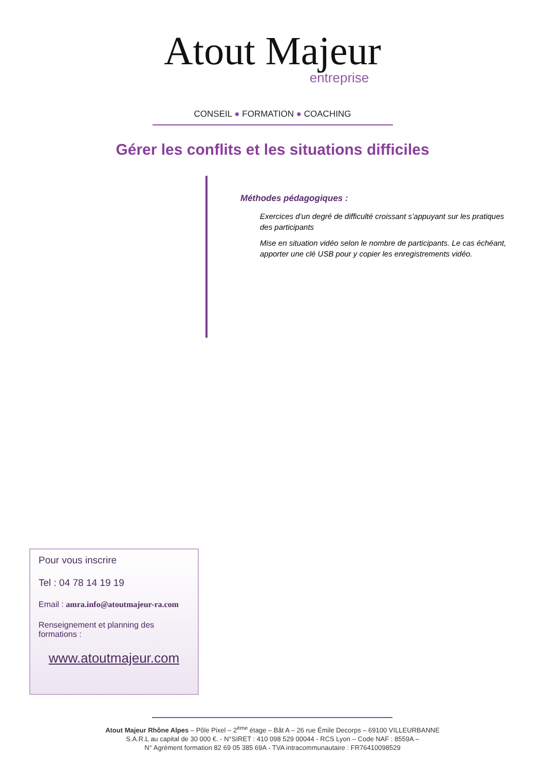Atout Majeur
entreprise
CONSEIL ● FORMATION ● COACHING
Gérer les conflits et les situations difficiles
Méthodes pédagogiques :
Exercices d’un degré de difficulté croissant s’appuyant sur les pratiques des participants
Mise en situation vidéo selon le nombre de participants. Le cas échéant, apporter une clé USB pour y copier les enregistrements vidéo.
Pour vous inscrire
Tel : 04 78 14 19 19
Email : amra.info@atoutmajeur-ra.com
Renseignement et planning des formations :
www.atoutmajeur.com
Atout Majeur Rhône Alpes – Pôle Pixel – 2<sup>ème</sup> étage – Bât A – 26 rue Émile Decorps – 69100 VILLEURBANNE
S.A.R.L au capital de 30 000 €. - N°SIRET : 410 098 529 00044 - RCS Lyon – Code NAF : 8559A –
N° Agrément formation 82 69 05 385 69A - TVA intracommunautaire : FR76410098529